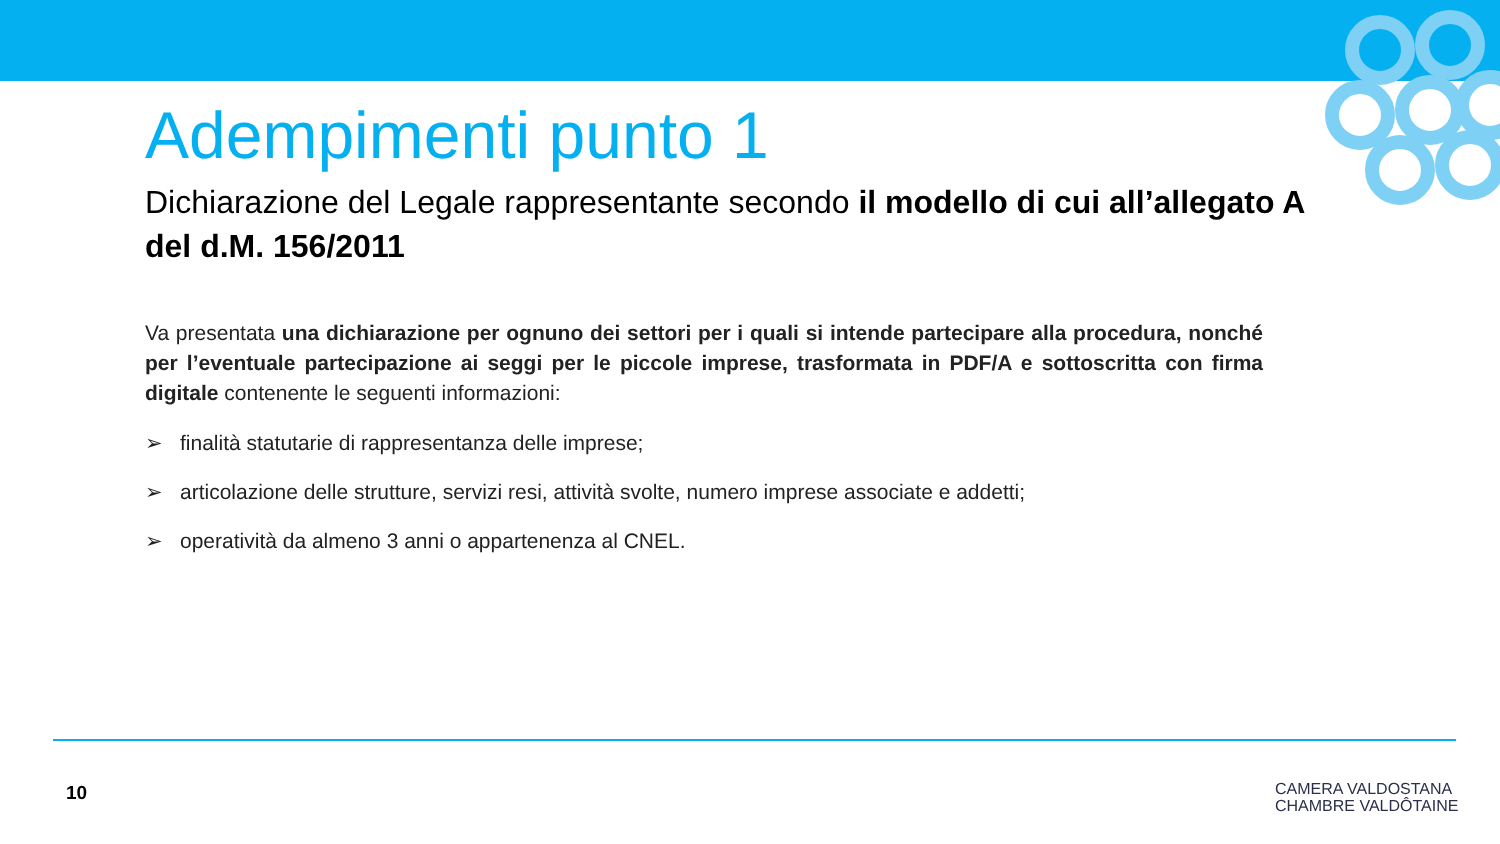Adempimenti punto 1
Dichiarazione del Legale rappresentante secondo il modello di cui all’allegato A del d.M. 156/2011
Va presentata una dichiarazione per ognuno dei settori per i quali si intende partecipare alla procedura, nonché per l’eventuale partecipazione ai seggi per le piccole imprese, trasformata in PDF/A e sottoscritta con firma digitale contenente le seguenti informazioni:
➢ finalità statutarie di rappresentanza delle imprese;
➢ articolazione delle strutture, servizi resi, attività svolte, numero imprese associate e addetti;
➢ operatività da almeno 3 anni o appartenenza al CNEL.
10
CAMERA VALDOSTANA
CHAMBRE VALDÔTAINE